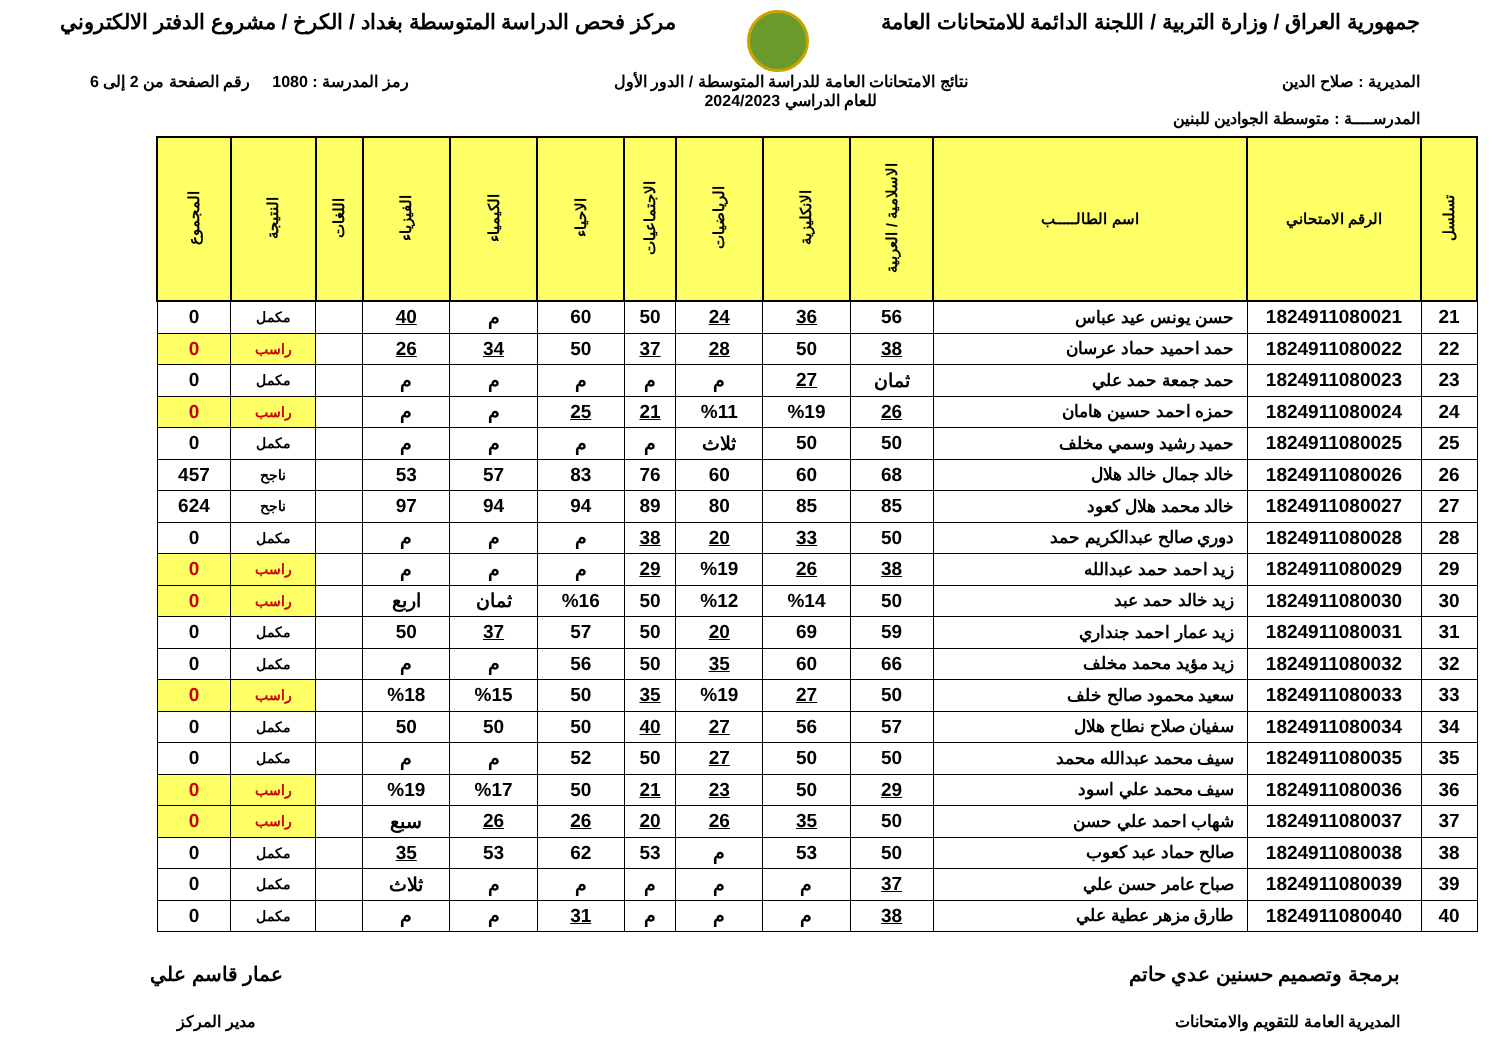جمهورية العراق / وزارة التربية / اللجنة الدائمة للامتحانات العامة
مركز فحص الدراسة المتوسطة بغداد / الكرخ / مشروع الدفتر الالكتروني
المديرية : صلاح الدين
المدرســــة : متوسطة الجوادين للبنين
نتائج الامتحانات العامة للدراسة المتوسطة / الدور الأول
للعام الدراسي 2024/2023
رمز المدرسة : 1080 رقم الصفحة من 2 إلى 6
| تسلسل | الرقم الامتحاني | اسم الطالـــــب | الاسلامية / العربية | الانكليزية | الرياضيات | الاجتماعيات | الاحياء | الكيمياء | الفيزياء | اللغات | النتيجة | المجموع |
| --- | --- | --- | --- | --- | --- | --- | --- | --- | --- | --- | --- | --- |
| 21 | 1824911080021 | حسن يونس عيد عباس | 56 | 36 | 24 | 50 | 60 | م | 40 | | مكمل | 0 |
| 22 | 1824911080022 | حمد احميد حماد عرسان | 38 | 50 | 28 | 37 | 50 | 34 | 26 | | راسب | 0 |
| 23 | 1824911080023 | حمد جمعة حمد علي | ثمان | 27 | م | م | م | م | م | | مكمل | 0 |
| 24 | 1824911080024 | حمزه احمد حسين هامان | 26 | %19 | %11 | 21 | 25 | م | م | | راسب | 0 |
| 25 | 1824911080025 | حميد رشيد وسمي مخلف | 50 | 50 | ثلاث | م | م | م | م | | مكمل | 0 |
| 26 | 1824911080026 | خالد جمال خالد هلال | 68 | 60 | 60 | 76 | 83 | 57 | 53 | | ناجح | 457 |
| 27 | 1824911080027 | خالد محمد هلال كعود | 85 | 85 | 80 | 89 | 94 | 94 | 97 | | ناجح | 624 |
| 28 | 1824911080028 | دوري صالح عبدالكريم حمد | 50 | 33 | 20 | 38 | م | م | م | | مكمل | 0 |
| 29 | 1824911080029 | زيد احمد حمد عبدالله | 38 | 26 | %19 | 29 | م | م | م | | راسب | 0 |
| 30 | 1824911080030 | زيد خالد حمد عبد | 50 | %14 | %12 | 50 | %16 | ثمان | اربع | | راسب | 0 |
| 31 | 1824911080031 | زيد عمار احمد جنداري | 59 | 69 | 20 | 50 | 57 | 37 | 50 | | مكمل | 0 |
| 32 | 1824911080032 | زيد مؤيد محمد مخلف | 66 | 60 | 35 | 50 | 56 | م | م | | مكمل | 0 |
| 33 | 1824911080033 | سعيد محمود صالح خلف | 50 | 27 | %19 | 35 | 50 | %15 | %18 | | راسب | 0 |
| 34 | 1824911080034 | سفيان صلاح نطاح هلال | 57 | 56 | 27 | 40 | 50 | 50 | 50 | | مكمل | 0 |
| 35 | 1824911080035 | سيف محمد عبدالله محمد | 50 | 50 | 27 | 50 | 52 | م | م | | مكمل | 0 |
| 36 | 1824911080036 | سيف محمد علي اسود | 29 | 50 | 23 | 21 | 50 | %17 | %19 | | راسب | 0 |
| 37 | 1824911080037 | شهاب احمد علي حسن | 50 | 35 | 26 | 20 | 26 | 26 | سبع | | راسب | 0 |
| 38 | 1824911080038 | صالح حماد عبد كعوب | 50 | 53 | م | 53 | 62 | 53 | 35 | | مكمل | 0 |
| 39 | 1824911080039 | صباح عامر حسن علي | 37 | م | م | م | م | م | ثلاث | | مكمل | 0 |
| 40 | 1824911080040 | طارق مزهر عطية علي | 38 | م | م | م | 31 | م | م | | مكمل | 0 |
برمجة وتصميم حسنين عدي حاتم
المديرية العامة للتقويم والامتحانات
عمار قاسم علي
مدير المركز